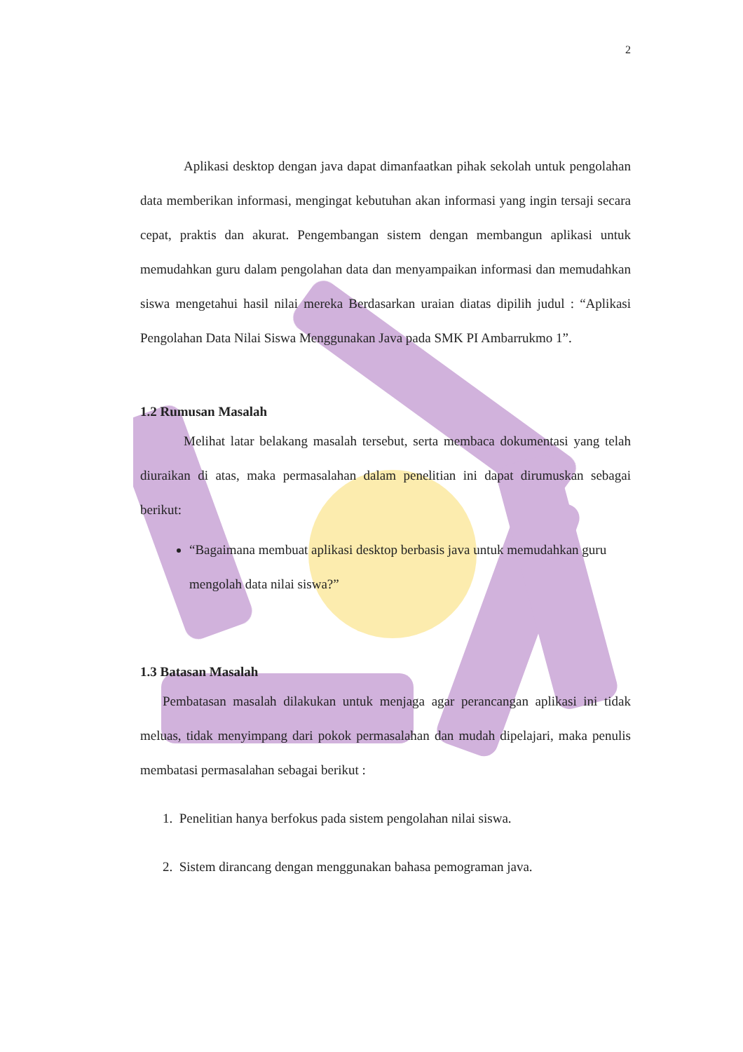2
Aplikasi desktop dengan java dapat dimanfaatkan pihak sekolah untuk pengolahan data memberikan informasi, mengingat kebutuhan akan informasi yang ingin tersaji secara cepat, praktis dan akurat. Pengembangan sistem dengan membangun aplikasi untuk memudahkan guru dalam pengolahan data dan menyampaikan informasi dan memudahkan siswa mengetahui hasil nilai mereka Berdasarkan uraian diatas dipilih judul : “Aplikasi Pengolahan Data Nilai Siswa Menggunakan Java pada SMK PI Ambarrukmo 1”.
1.2 Rumusan Masalah
Melihat latar belakang masalah tersebut, serta membaca dokumentasi yang telah diuraikan di atas, maka permasalahan dalam penelitian ini dapat dirumuskan sebagai berikut:
“Bagaimana membuat aplikasi desktop berbasis java untuk memudahkan guru mengolah data nilai siswa?”
1.3 Batasan Masalah
Pembatasan masalah dilakukan untuk menjaga agar perancangan aplikasi ini tidak meluas, tidak menyimpang dari pokok permasalahan dan mudah dipelajari, maka penulis membatasi permasalahan sebagai berikut :
1. Penelitian hanya berfokus pada sistem pengolahan nilai siswa.
2. Sistem dirancang dengan menggunakan bahasa pemograman java.